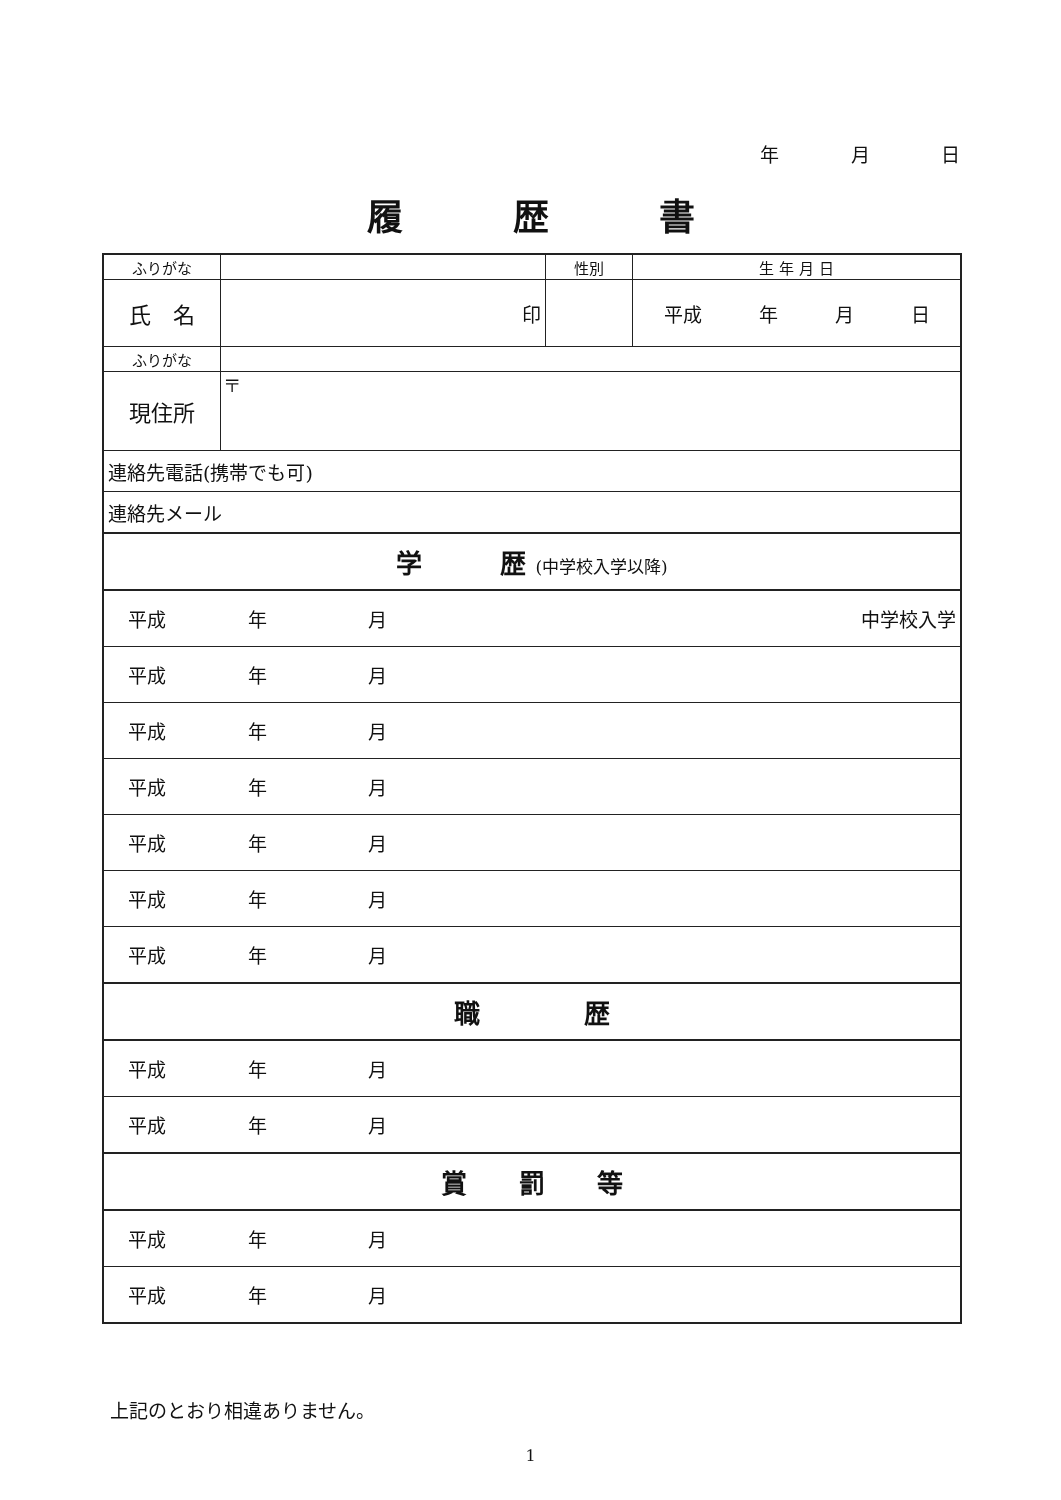年 月 日
履歴書
| ふりがな | | 性別 | 生 年 月 日 |
| 氏 名 | 印 | | 平成 年 月 日 |
| ふりがな | | | |
| 現住所 | 〒 | | |
| 連絡先電話(携帯でも可) | | | |
| 連絡先メール | | | |
| 学 歴 (中学校入学以降) | | | |
| 平成 年 月 中学校入学 | | | |
| 平成 年 月 | | | |
| 平成 年 月 | | | |
| 平成 年 月 | | | |
| 平成 年 月 | | | |
| 平成 年 月 | | | |
| 平成 年 月 | | | |
| 職 歴 | | | |
| 平成 年 月 | | | |
| 平成 年 月 | | | |
| 賞 罰 等 | | | |
| 平成 年 月 | | | |
| 平成 年 月 | | | |
上記のとおり相違ありません。
1